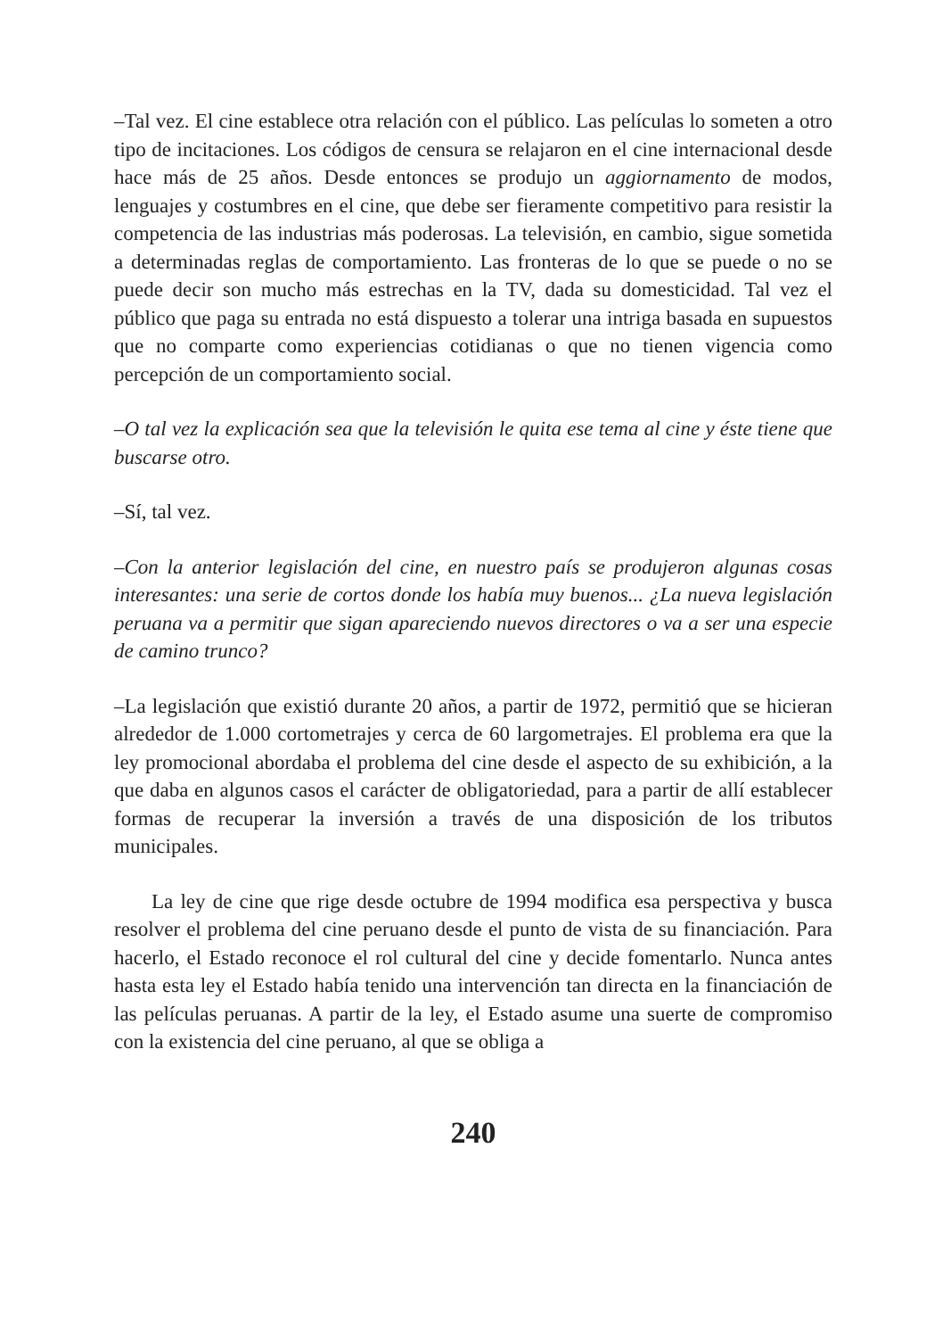–Tal vez. El cine establece otra relación con el público. Las películas lo someten a otro tipo de incitaciones. Los códigos de censura se relajaron en el cine internacional desde hace más de 25 años. Desde entonces se produjo un aggiornamento de modos, lenguajes y costumbres en el cine, que debe ser fieramente competitivo para resistir la competencia de las industrias más poderosas. La televisión, en cambio, sigue sometida a determinadas reglas de comportamiento. Las fronteras de lo que se puede o no se puede decir son mucho más estrechas en la TV, dada su domesticidad. Tal vez el público que paga su entrada no está dispuesto a tolerar una intriga basada en supuestos que no comparte como experiencias cotidianas o que no tienen vigencia como percepción de un comportamiento social.
–O tal vez la explicación sea que la televisión le quita ese tema al cine y éste tiene que buscarse otro.
–Sí, tal vez.
–Con la anterior legislación del cine, en nuestro país se produjeron algunas cosas interesantes: una serie de cortos donde los había muy buenos... ¿La nueva legislación peruana va a permitir que sigan apareciendo nuevos directores o va a ser una especie de camino trunco?
–La legislación que existió durante 20 años, a partir de 1972, permitió que se hicieran alrededor de 1.000 cortometrajes y cerca de 60 largometrajes. El problema era que la ley promocional abordaba el problema del cine desde el aspecto de su exhibición, a la que daba en algunos casos el carácter de obligatoriedad, para a partir de allí establecer formas de recuperar la inversión a través de una disposición de los tributos municipales.
La ley de cine que rige desde octubre de 1994 modifica esa perspectiva y busca resolver el problema del cine peruano desde el punto de vista de su financiación. Para hacerlo, el Estado reconoce el rol cultural del cine y decide fomentarlo. Nunca antes hasta esta ley el Estado había tenido una intervención tan directa en la financiación de las películas peruanas. A partir de la ley, el Estado asume una suerte de compromiso con la existencia del cine peruano, al que se obliga a
240